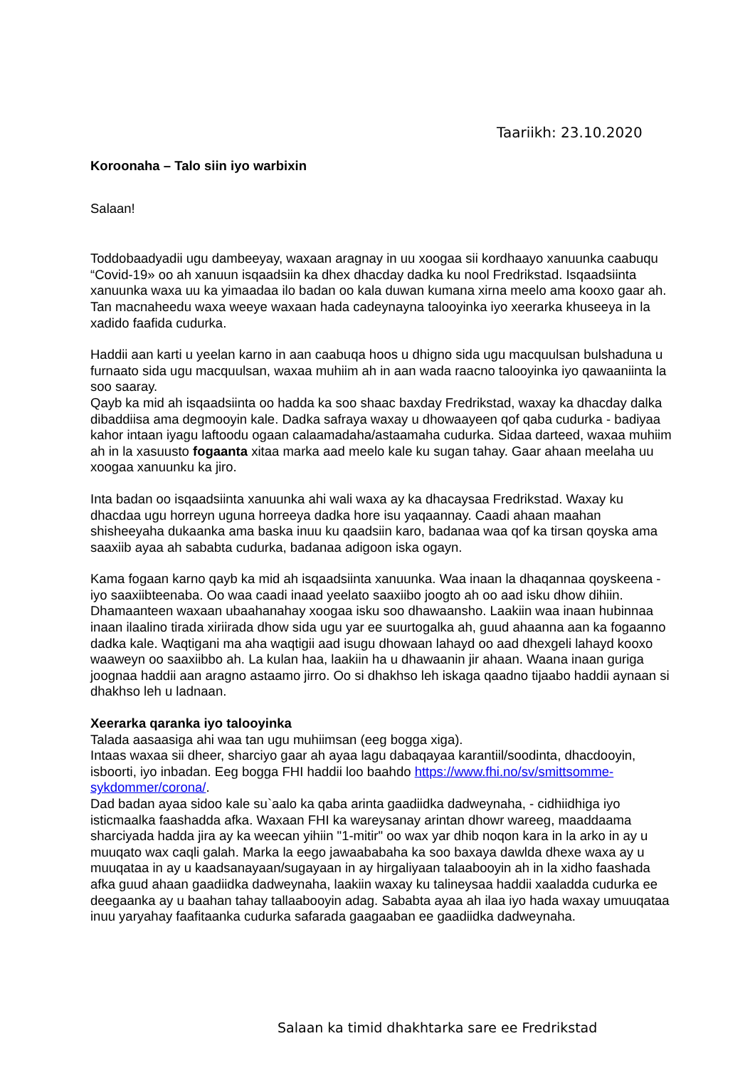Taariikh: 23.10.2020
Koroonaha – Talo siin iyo warbixin
Salaan!
Toddobaadyadii ugu dambeeyay, waxaan aragnay in uu xoogaa sii kordhaayo xanuunka caabuqu “Covid-19» oo ah xanuun isqaadsiin ka dhex dhacday dadka ku nool Fredrikstad. Isqaadsiinta xanuunka waxa uu ka yimaadaa ilo badan oo kala duwan kumana xirna meelo ama kooxo gaar ah. Tan macnaheedu waxa weeye waxaan hada cadeynayna talooyinka iyo xeerarka khuseeya in la xadido faafida cudurka.
Haddii aan karti u yeelan karno in aan caabuqa hoos u dhigno sida ugu macquulsan bulshaduna u furnaato sida ugu macquulsan, waxaa muhiim ah in aan wada raacno talooyinka iyo qawaaniinta la soo saaray.
Qayb ka mid ah isqaadsiinta oo hadda ka soo shaac baxday Fredrikstad, waxay ka dhacday dalka dibaddiisa ama degmooyin kale. Dadka safraya waxay u dhowaayeen qof qaba cudurka - badiyaa kahor intaan iyagu laftoodu ogaan calaamadaha/astaamaha cudurka. Sidaa darteed, waxaa muhiim ah in la xasuusto fogaanta xitaa marka aad meelo kale ku sugan tahay. Gaar ahaan meelaha uu xoogaa xanuunku ka jiro.
Inta badan oo isqaadsiinta xanuunka ahi wali waxa ay ka dhacaysaa Fredrikstad. Waxay ku dhacdaa ugu horreyn uguna horreeya dadka hore isu yaqaannay. Caadi ahaan maahan shisheeyaha dukaanka ama baska inuu ku qaadsiin karo, badanaa waa qof ka tirsan qoyska ama saaxiib ayaa ah sababta cudurka, badanaa adigoon iska ogayn.
Kama fogaan karno qayb ka mid ah isqaadsiinta xanuunka. Waa inaan la dhaqannaa qoyskeena - iyo saaxiibteenaba. Oo waa caadi inaad yeelato saaxiibo joogto ah oo aad isku dhow dihiin. Dhamaanteen waxaan ubaahanahay xoogaa isku soo dhawaansho. Laakiin waa inaan hubinnaa inaan ilaalino tirada xiriirada dhow sida ugu yar ee suurtogalka ah, guud ahaanna aan ka fogaanno dadka kale. Waqtigani ma aha waqtigii aad isugu dhowaan lahayd oo aad dhexgeli lahayd kooxo waaweyn oo saaxiibbo ah. La kulan haa, laakiin ha u dhawaanin jir ahaan. Waana inaan guriga joognaa haddii aan aragno astaamo jirro. Oo si dhakhso leh iskaga qaadno tijaabo haddii aynaan si dhakhso leh u ladnaan.
Xeerarka qaranka iyo talooyinka
Talada aasaasiga ahi waa tan ugu muhiimsan (eeg bogga xiga).
Intaas waxaa sii dheer, sharciyo gaar ah ayaa lagu dabaqayaa karantiil/soodinta, dhacdooyin, isboorti, iyo inbadan. Eeg bogga FHI haddii loo baahdo https://www.fhi.no/sv/smittsomme-sykdommer/corona/.
Dad badan ayaa sidoo kale su`aalo ka qaba arinta gaadiidka dadweynaha, - cidhiidhiga iyo isticmaalka faashadda afka. Waxaan FHI ka wareysanay arintan dhowr wareeg, maaddaama sharciyada hadda jira ay ka weecan yihiin "1-mitir" oo wax yar dhib noqon kara in la arko in ay u muuqato wax caqli galah. Marka la eego jawaababaha ka soo baxaya dawlda dhexe waxa ay u muuqataa in ay u kaadsanayaan/sugayaan in ay hirgaliyaan talaabooyin ah in la xidho faashada afka guud ahaan gaadiidka dadweynaha, laakiin waxay ku talineysaa haddii xaaladda cudurka ee deegaanka ay u baahan tahay tallaabooyin adag. Sababta ayaa ah ilaa iyo hada waxay umuuqataa inuu yaryahay faafitaanka cudurka safarada gaagaaban ee gaadiidka dadweynaha.
Salaan ka timid dhakhtarka sare ee Fredrikstad